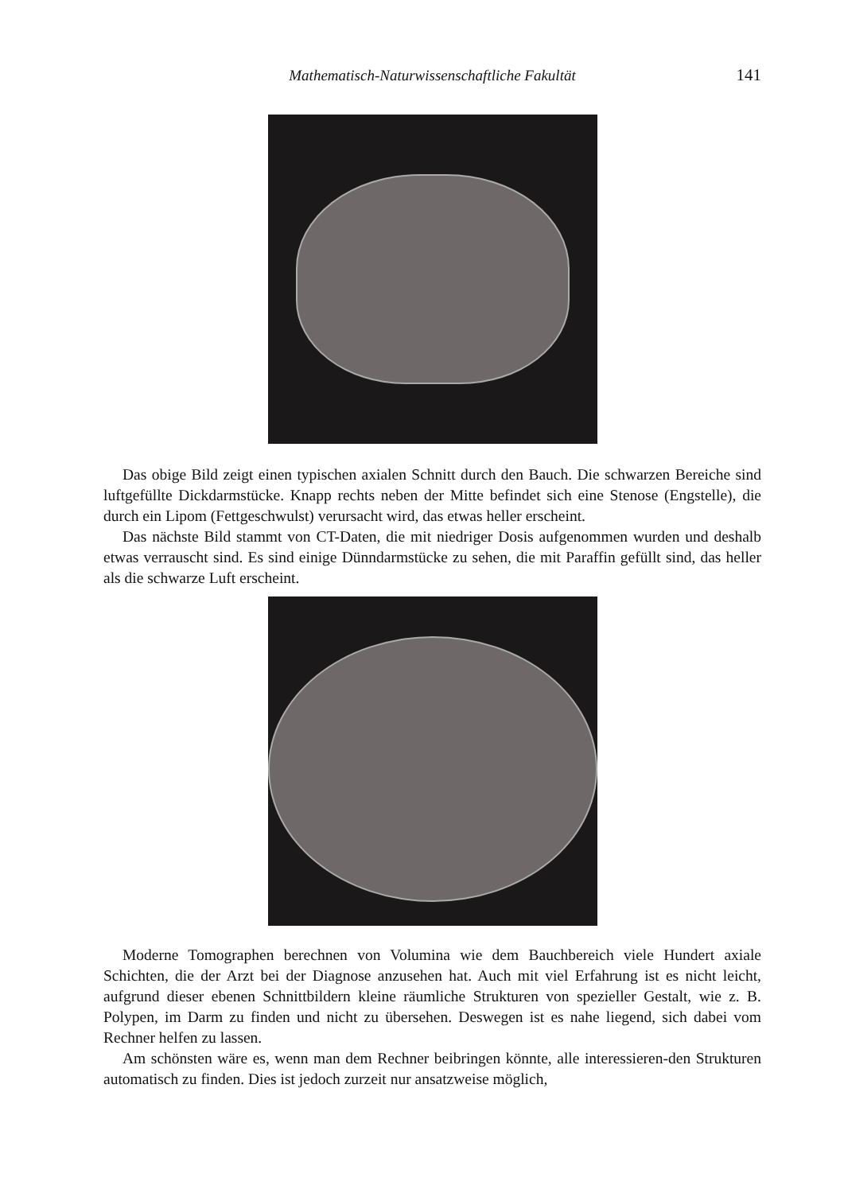Mathematisch-Naturwissenschaftliche Fakultät
141
Das obige Bild zeigt einen typischen axialen Schnitt durch den Bauch. Die schwarzen Bereiche sind luftgefüllte Dickdarmstücke. Knapp rechts neben der Mitte befindet sich eine Stenose (Engstelle), die durch ein Lipom (Fettgeschwulst) verursacht wird, das etwas heller erscheint.
Das nächste Bild stammt von CT-Daten, die mit niedriger Dosis aufgenommen wurden und deshalb etwas verrauscht sind. Es sind einige Dünndarmstücke zu sehen, die mit Paraffin gefüllt sind, das heller als die schwarze Luft erscheint.
Moderne Tomographen berechnen von Volumina wie dem Bauchbereich viele Hundert axiale Schichten, die der Arzt bei der Diagnose anzusehen hat. Auch mit viel Erfahrung ist es nicht leicht, aufgrund dieser ebenen Schnittbildern kleine räumliche Strukturen von spezieller Gestalt, wie z. B. Polypen, im Darm zu finden und nicht zu übersehen. Deswegen ist es nahe liegend, sich dabei vom Rechner helfen zu lassen.
Am schönsten wäre es, wenn man dem Rechner beibringen könnte, alle interessieren-den Strukturen automatisch zu finden. Dies ist jedoch zurzeit nur ansatzweise möglich,